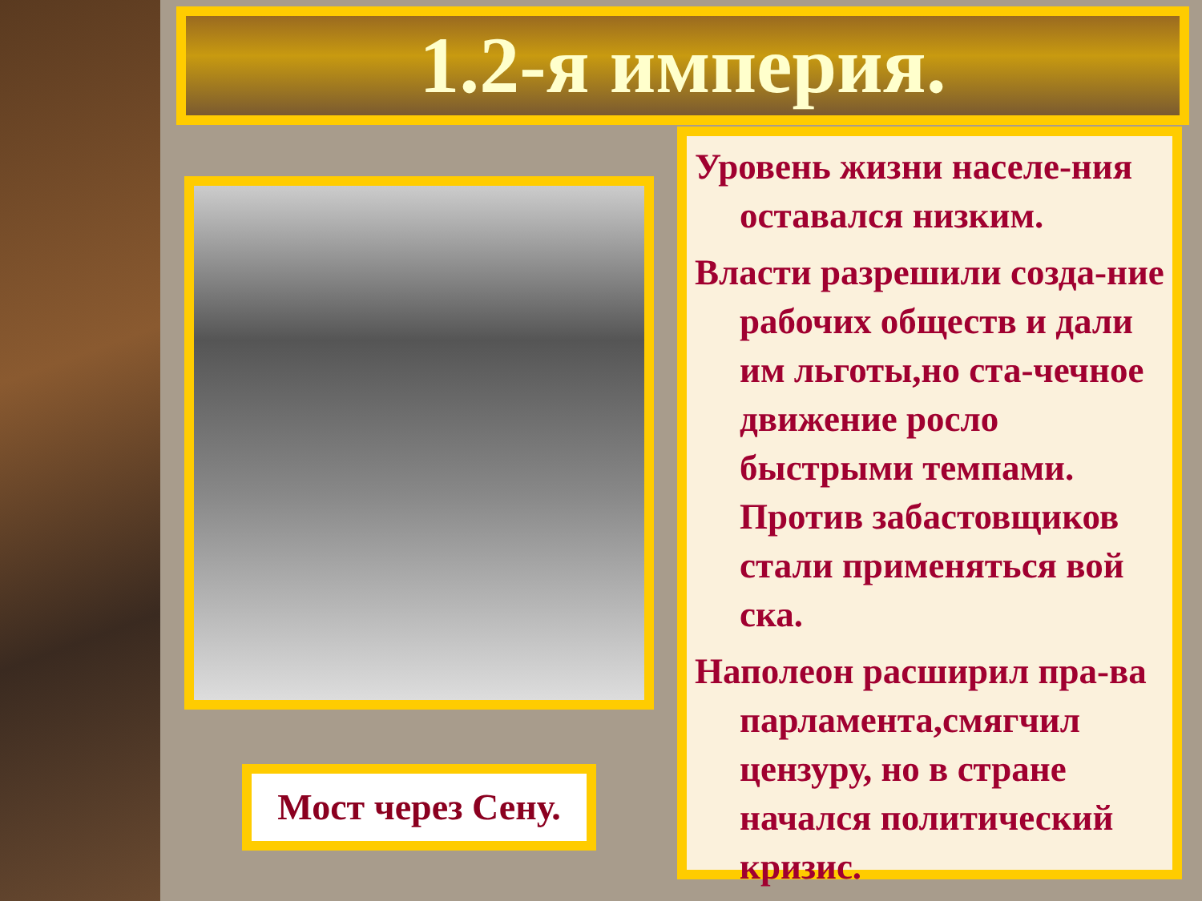1.2-я империя.
Мост через Сену.
Уровень жизни населе-ния оставался низким.
Власти разрешили созда-ние рабочих обществ и дали им льготы,но ста-чечное движение росло быстрыми темпами. Против забастовщиков стали применяться вой ска.
Наполеон расширил пра-ва парламента,смягчил цензуру, но в стране начался политический кризис.